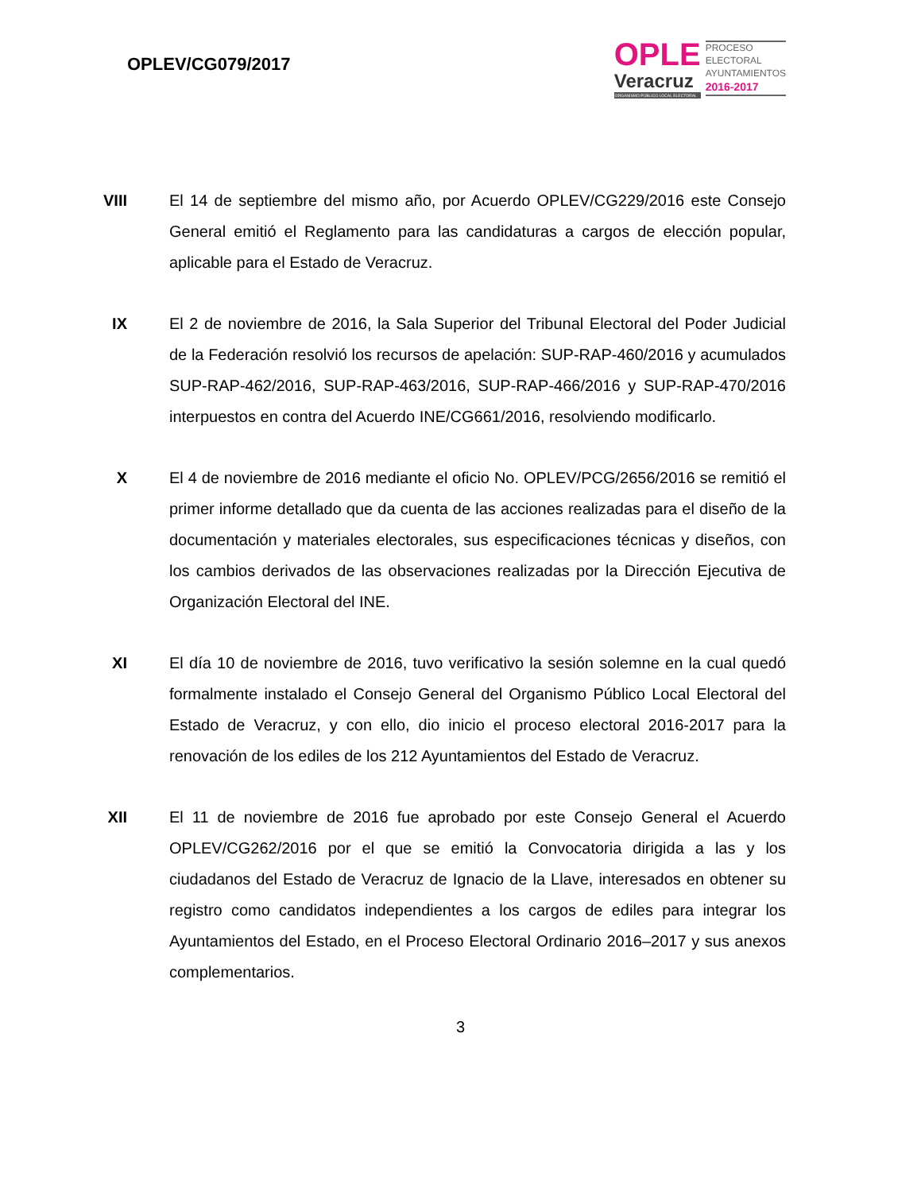OPLEV/CG079/2017
OPLE
Veracruz
ORGANISMO PÚBLICO LOCAL ELECTORAL
PROCESO
ELECTORAL
AYUNTAMIENTOS
2016-2017
VIII
El 14 de septiembre del mismo año, por Acuerdo OPLEV/CG229/2016 este Consejo General emitió el Reglamento para las candidaturas a cargos de elección popular, aplicable para el Estado de Veracruz.
IX El 2 de noviembre de 2016, la Sala Superior del Tribunal Electoral del Poder Judicial de la Federación resolvió los recursos de apelación: SUP-RAP-460/2016 y acumulados SUP-RAP-462/2016, SUP-RAP-463/2016, SUP-RAP-466/2016 y SUP-RAP-470/2016 interpuestos en contra del Acuerdo INE/CG661/2016, resolviendo modificarlo.
X El 4 de noviembre de 2016 mediante el oficio No. OPLEV/PCG/2656/2016 se remitió el primer informe detallado que da cuenta de las acciones realizadas para el diseño de la documentación y materiales electorales, sus especificaciones técnicas y diseños, con los cambios derivados de las observaciones realizadas por la Dirección Ejecutiva de Organización Electoral del INE.
XI El día 10 de noviembre de 2016, tuvo verificativo la sesión solemne en la cual quedó formalmente instalado el Consejo General del Organismo Público Local Electoral del Estado de Veracruz, y con ello, dio inicio el proceso electoral 2016-2017 para la renovación de los ediles de los 212 Ayuntamientos del Estado de Veracruz.
XII El 11 de noviembre de 2016 fue aprobado por este Consejo General el Acuerdo OPLEV/CG262/2016 por el que se emitió la Convocatoria dirigida a las y los ciudadanos del Estado de Veracruz de Ignacio de la Llave, interesados en obtener su registro como candidatos independientes a los cargos de ediles para integrar los Ayuntamientos del Estado, en el Proceso Electoral Ordinario 2016–2017 y sus anexos complementarios.
3